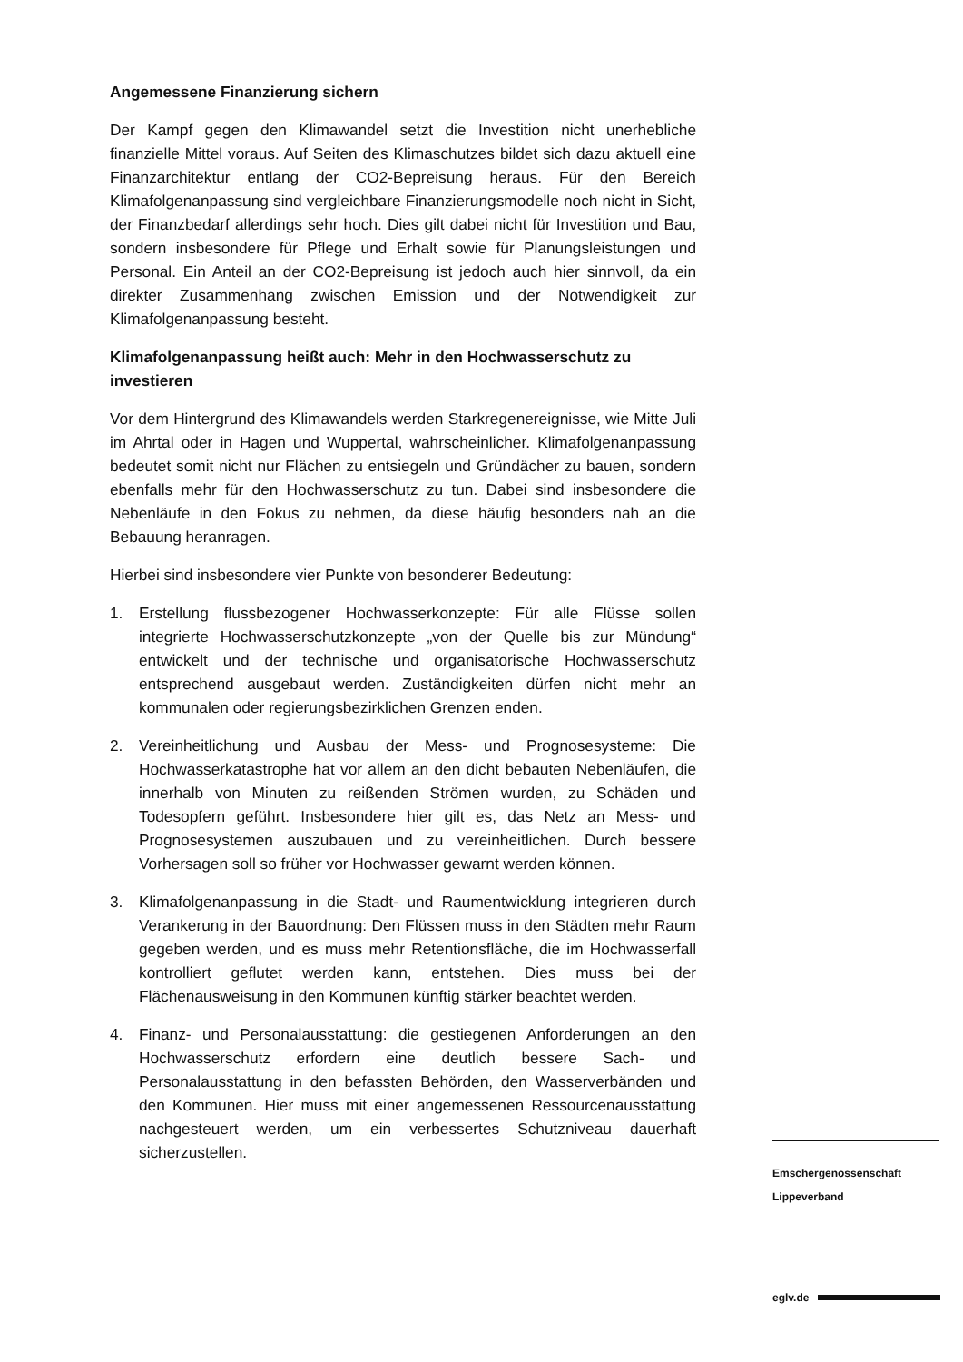Angemessene Finanzierung sichern
Der Kampf gegen den Klimawandel setzt die Investition nicht unerhebliche finanzielle Mittel voraus. Auf Seiten des Klimaschutzes bildet sich dazu aktuell eine Finanzarchitektur entlang der CO2-Bepreisung heraus. Für den Bereich Klimafolgenanpassung sind vergleichbare Finanzierungsmodelle noch nicht in Sicht, der Finanzbedarf allerdings sehr hoch. Dies gilt dabei nicht für Investition und Bau, sondern insbesondere für Pflege und Erhalt sowie für Planungsleistungen und Personal. Ein Anteil an der CO2-Bepreisung ist jedoch auch hier sinnvoll, da ein direkter Zusammenhang zwischen Emission und der Notwendigkeit zur Klimafolgenanpassung besteht.
Klimafolgenanpassung heißt auch: Mehr in den Hochwasserschutz zu investieren
Vor dem Hintergrund des Klimawandels werden Starkregenereignisse, wie Mitte Juli im Ahrtal oder in Hagen und Wuppertal, wahrscheinlicher. Klimafolgenanpassung bedeutet somit nicht nur Flächen zu entsiegeln und Gründächer zu bauen, sondern ebenfalls mehr für den Hochwasserschutz zu tun. Dabei sind insbesondere die Nebenläufe in den Fokus zu nehmen, da diese häufig besonders nah an die Bebauung heranragen.
Hierbei sind insbesondere vier Punkte von besonderer Bedeutung:
1. Erstellung flussbezogener Hochwasserkonzepte: Für alle Flüsse sollen integrierte Hochwasserschutzkonzepte „von der Quelle bis zur Mündung“ entwickelt und der technische und organisatorische Hochwasserschutz entsprechend ausgebaut werden. Zuständigkeiten dürfen nicht mehr an kommunalen oder regierungsbezirklichen Grenzen enden.
2. Vereinheitlichung und Ausbau der Mess- und Prognosesysteme: Die Hochwasserkatastrophe hat vor allem an den dicht bebauten Nebenläufen, die innerhalb von Minuten zu reißenden Strömen wurden, zu Schäden und Todesopfern geführt. Insbesondere hier gilt es, das Netz an Mess- und Prognosesystemen auszubauen und zu vereinheitlichen. Durch bessere Vorhersagen soll so früher vor Hochwasser gewarnt werden können.
3. Klimafolgenanpassung in die Stadt- und Raumentwicklung integrieren durch Verankerung in der Bauordnung: Den Flüssen muss in den Städten mehr Raum gegeben werden, und es muss mehr Retentionsfläche, die im Hochwasserfall kontrolliert geflutet werden kann, entstehen. Dies muss bei der Flächenausweisung in den Kommunen künftig stärker beachtet werden.
4. Finanz- und Personalausstattung: die gestiegenen Anforderungen an den Hochwasserschutz erfordern eine deutlich bessere Sach- und Personalausstattung in den befassten Behörden, den Wasserverbänden und den Kommunen. Hier muss mit einer angemessenen Ressourcenausstattung nachgesteuert werden, um ein verbessertes Schutzniveau dauerhaft sicherzustellen.
Emschergenossenschaft
Lippeverband
eglv.de